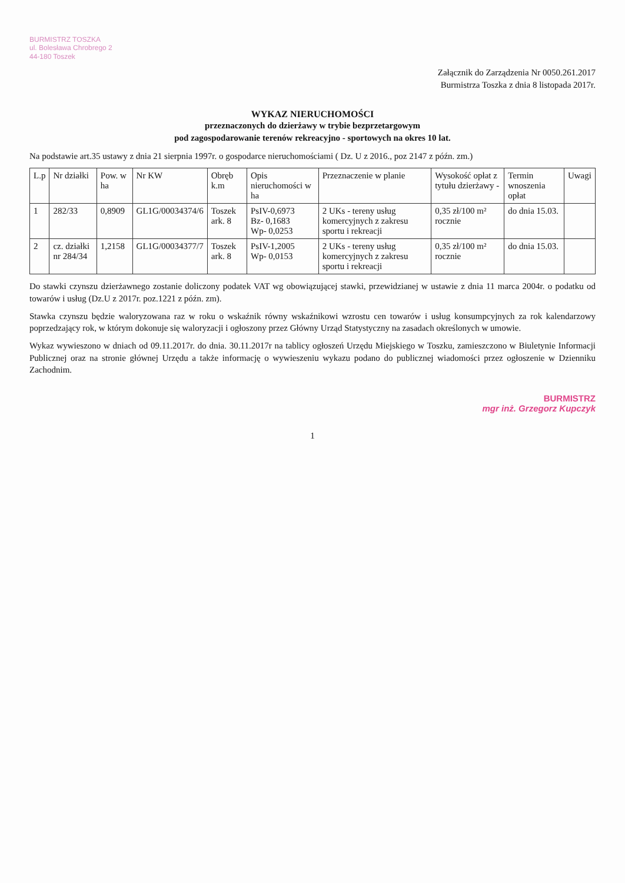BURMISTRZ TOSZKA
ul. Bolesława Chrobrego 2
44-180 Toszek
Załącznik do Zarządzenia Nr 0050.261.2017
Burmistrza Toszka z dnia 8 listopada 2017r.
WYKAZ NIERUCHOMOŚCI
przeznaczonych do dzierżawy w trybie bezprzetargowym
pod zagospodarowanie terenów rekreacyjno - sportowych na okres 10 lat.
Na podstawie art.35 ustawy z dnia 21 sierpnia 1997r. o gospodarce nieruchomościami ( Dz. U z 2016., poz 2147 z późn. zm.)
| L.p | Nr działki | Pow. w ha | Nr KW | Obręb k.m | Opis nieruchomości w ha | Przeznaczenie w planie | Wysokość opłat z tytułu dzierżawy - | Termin wnoszenia opłat | Uwagi |
| --- | --- | --- | --- | --- | --- | --- | --- | --- | --- |
| 1 | 282/33 | 0,8909 | GL1G/00034374/6 | Toszek ark. 8 | PsIV-0,6973 Bz- 0,1683 Wp- 0,0253 | 2 UKs - tereny usług komercyjnych z zakresu sportu i rekreacji | 0,35 zł/100 m² rocznie | do dnia 15.03. | |
| 2 | cz. działki nr 284/34 | 1,2158 | GL1G/00034377/7 | Toszek ark. 8 | PsIV-1,2005 Wp- 0,0153 | 2 UKs - tereny usług komercyjnych z zakresu sportu i rekreacji | 0,35 zł/100 m² rocznie | do dnia 15.03. | |
Do stawki czynszu dzierżawnego zostanie doliczony podatek VAT wg obowiązującej stawki, przewidzianej w ustawie z dnia 11 marca 2004r. o podatku od towarów i usług (Dz.U z 2017r. poz.1221 z późn. zm).
Stawka czynszu będzie waloryzowana raz w roku o wskaźnik równy wskaźnikowi wzrostu cen towarów i usług konsumpcyjnych za rok kalendarzowy poprzedzający rok, w którym dokonuje się waloryzacji i ogłoszony przez Główny Urząd Statystyczny na zasadach określonych w umowie.
Wykaz wywieszono w dniach od 09.11.2017r. do dnia. 30.11.2017r na tablicy ogłoszeń Urzędu Miejskiego w Toszku, zamieszczono w Biuletynie Informacji Publicznej oraz na stronie głównej Urzędu a także informację o wywieszeniu wykazu podano do publicznej wiadomości przez ogłoszenie w Dzienniku Zachodnim.
BURMISTRZ
mgr inż. Grzegorz Kupczyk
1